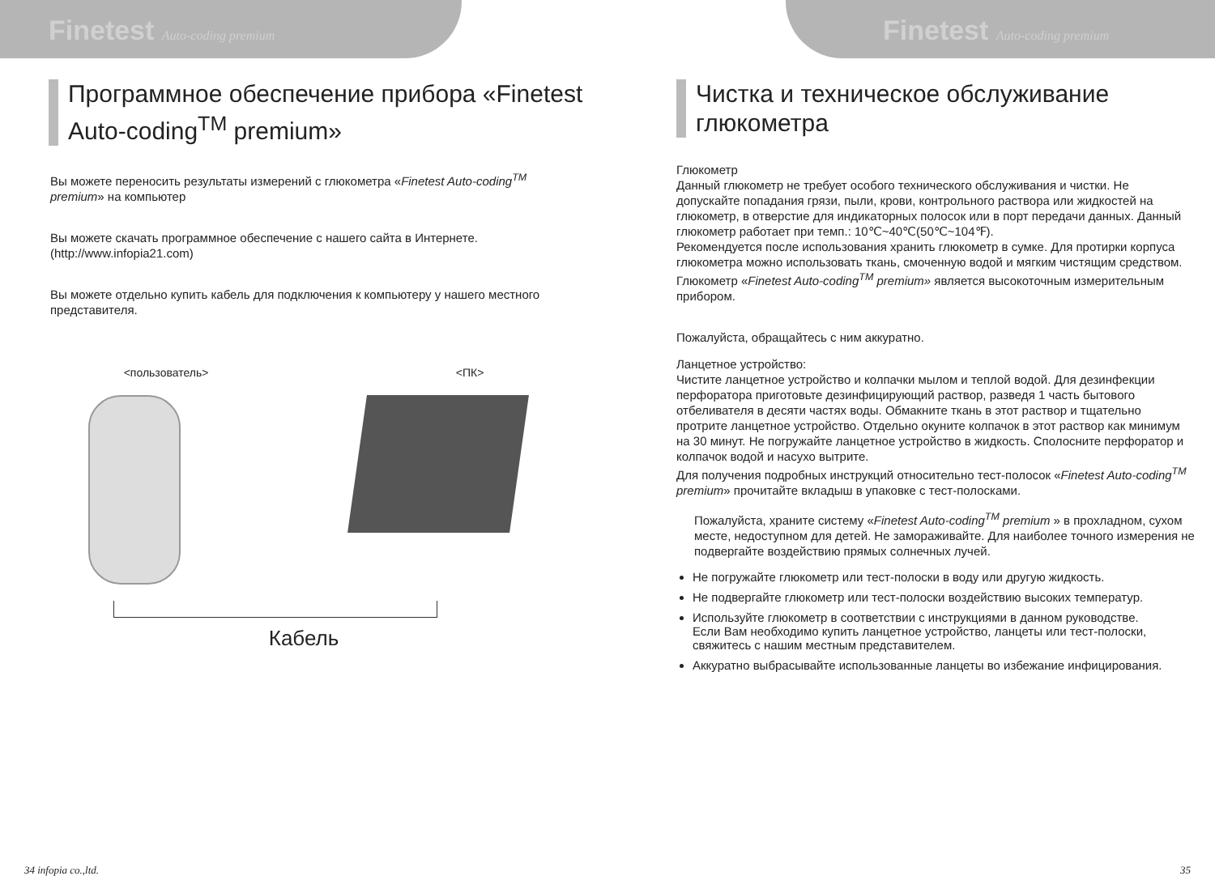Finetest Auto-coding premium
Программное обеспечение прибора «Finetest Auto-coding<sup>TM</sup> premium»
Вы можете переносить результаты измерений с глюкометра «Finetest Auto-coding<sup>TM</sup> premium» на компьютер
Вы можете скачать программное обеспечение с нашего сайта в Интернете. (http://www.infopia21.com)
Вы можете отдельно купить кабель для подключения к компьютеру у нашего местного представителя.
<пользователь> <ПК>
Кабель
34 infopia co.,ltd.
Finetest Auto-coding premium
Чистка и техническое обслуживание глюкометра
Глюкометр
Данный глюкометр не требует особого технического обслуживания и чистки. Не допускайте попадания грязи, пыли, крови, контрольного раствора или жидкостей на глюкометр, в отверстие для индикаторных полосок или в порт передачи данных. Данный глюкометр работает при темп.: 10℃~40℃(50℃~104℉).
Рекомендуется после использования хранить глюкометр в сумке. Для протирки корпуса глюкометра можно использовать ткань, смоченную водой и мягким чистящим средством. Глюкометр «Finetest Auto-coding<sup>TM</sup> premium» является высокоточным измерительным прибором.
Пожалуйста, обращайтесь с ним аккуратно.
Ланцетное устройство:
Чистите ланцетное устройство и колпачки мылом и теплой водой. Для дезинфекции перфоратора приготовьте дезинфицирующий раствор, разведя 1 часть бытового отбеливателя в десяти частях воды. Обмакните ткань в этот раствор и тщательно протрите ланцетное устройство. Отдельно окуните колпачок в этот раствор как минимум на 30 минут. Не погружайте ланцетное устройство в жидкость. Сполосните перфоратор и колпачок водой и насухо вытрите.
Для получения подробных инструкций относительно тест-полосок «Finetest Auto-coding<sup>TM</sup> premium» прочитайте вкладыш в упаковке с тест-полосками.
Пожалуйста, храните систему «Finetest Auto-coding<sup>TM</sup> premium » в прохладном, сухом месте, недоступном для детей. Не замораживайте. Для наиболее точного измерения не подвергайте воздействию прямых солнечных лучей.
Не погружайте глюкометр или тест-полоски в воду или другую жидкость.
Не подвергайте глюкометр или тест-полоски воздействию высоких температур.
Используйте глюкометр в соответствии с инструкциями в данном руководстве.
Если Вам необходимо купить ланцетное устройство, ланцеты или тест-полоски, свяжитесь с нашим местным представителем.
Аккуратно выбрасывайте использованные ланцеты во избежание инфицирования.
35